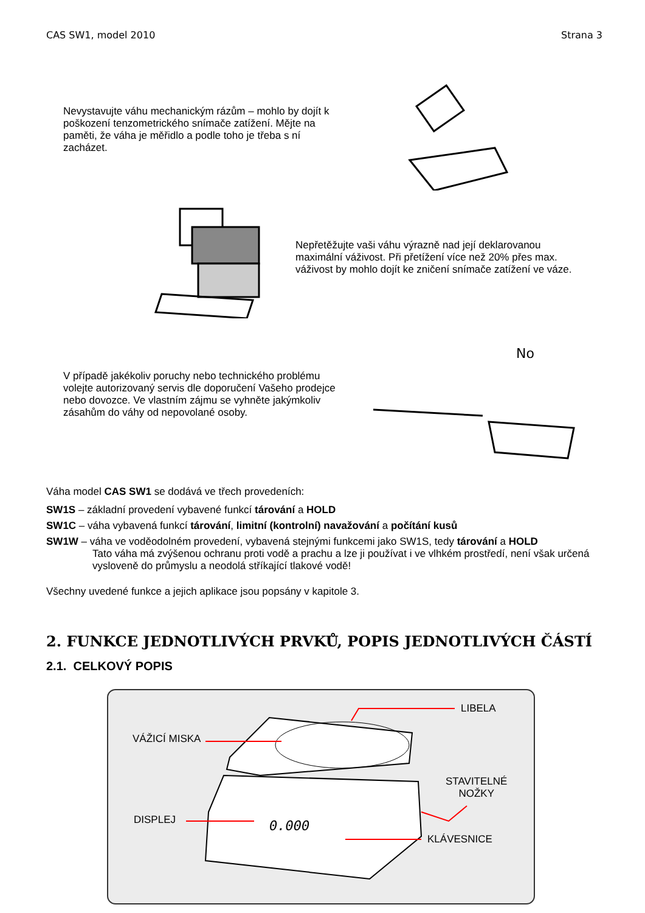CAS SW1, model 2010 Strana 3
Nevystavujte váhu mechanickým rázům – mohlo by dojít k poškození tenzometrického snímače zatížení. Mějte na paměti, že váha je měřidlo a podle toho je třeba s ní zacházet.
Nepřetěžujte vaši váhu výrazně nad její deklarovanou maximální váživost. Při přetížení více než 20% přes max. váživost by mohlo dojít ke zničení snímače zatížení ve váze.
V případě jakékoliv poruchy nebo technického problému volejte autorizovaný servis dle doporučení Vašeho prodejce nebo dovozce. Ve vlastním zájmu se vyhněte jakýmkoliv zásahům do váhy od nepovolané osoby.
No
Váha model CAS SW1 se dodává ve třech provedeních:
SW1S – základní provedení vybavené funkcí tárování a HOLD
SW1C – váha vybavená funkcí tárování, limitní (kontrolní) navažování a počítání kusů
SW1W – váha ve voděodolném provedení, vybavená stejnými funkcemi jako SW1S, tedy tárování a HOLD
Tato váha má zvýšenou ochranu proti vodě a prachu a lze ji používat i ve vlhkém prostředí, není však určená vysloveně do průmyslu a neodolá stříkající tlakové vodě!
Všechny uvedené funkce a jejich aplikace jsou popsány v kapitole 3.
2. FUNKCE JEDNOTLIVÝCH PRVKŮ, POPIS JEDNOTLIVÝCH ČÁSTÍ
2.1. CELKOVÝ POPIS
0.000
VÁŽICÍ MISKA
LIBELA
STAVITELNÉ
NOŽKY
DISPLEJ
KLÁVESNICE